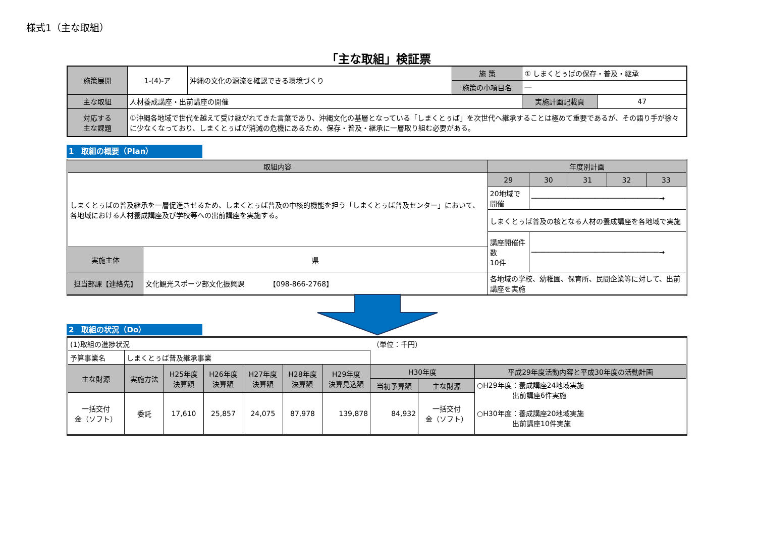様式1（主な取組）
「主な取組」検証票
| 施策展開 | 1-(4)-ア | 沖縄の文化の源流を確認できる環境づくり | 施 策 | ① しまくとぅばの保存・普及・継承 | |
| | | | 施策の小項目名 | ― | |
| 主な取組 | 人材養成講座・出前講座の開催 | | | 実施計画記載頁 | 47 |
| 対応する 主な課題 | ①沖縄各地域で世代を越えて受け継がれてきた言葉であり、沖縄文化の基層となっている「しまくとぅば」を次世代へ継承することは極めて重要であるが、その語り手が徐々に少なくなっており、しまくとぅばが消滅の危機にあるため、保存・普及・継承に一層取り組む必要がある。 | | | | |
1　取組の概要（Plan）
| 取組内容 | | 年度別計画 | | | | |
| --- | --- | --- | --- | --- | --- | --- |
| しまくとぅばの普及継承を一層促進させるため、しまくとぅば普及の中核的機能を担う「しまくとぅば普及センター」において、各地域における人材養成講座及び学校等への出前講座を実施する。 | | 29 | 30 | 31 | 32 | 33 |
| | | 20地域で開催 | ──────────────────────────────→ | | | |
| | | しまくとぅば普及の核となる人材の養成講座を各地域で実施 | | | | |
| | | 講座開催件数 10件 | ──────────────────────────────→ | | | |
| 実施主体 | 県 | | | | | |
| 担当部課【連絡先】 | 文化観光スポーツ部文化振興課 【098-866-2768】 | 各地域の学校、幼稚園、保育所、民間企業等に対して、出前講座を実施 | | | | |
2　取組の状況（Do）
| (1)取組の進捗状況 | | | | | | | （単位：千円） | | |
| 予算事業名 | しまくとぅば普及継承事業 | | | | | | | | |
| 主な財源 | 実施方法 | H25年度 決算額 | H26年度 決算額 | H27年度 決算額 | H28年度 決算額 | H29年度 決算見込額 | H30年度 | | 平成29年度活動内容と平成30年度の活動計画 |
| | | | | | | | 当初予算額 | 主な財源 | ○H29年度：養成講座24地域実施 出前講座6件実施 ○H30年度：養成講座20地域実施 出前講座10件実施 |
| 一括交付 金（ソフト） | 委託 | 17,610 | 25,857 | 24,075 | 87,978 | 139,878 | 84,932 | 一括交付 金（ソフト） | |